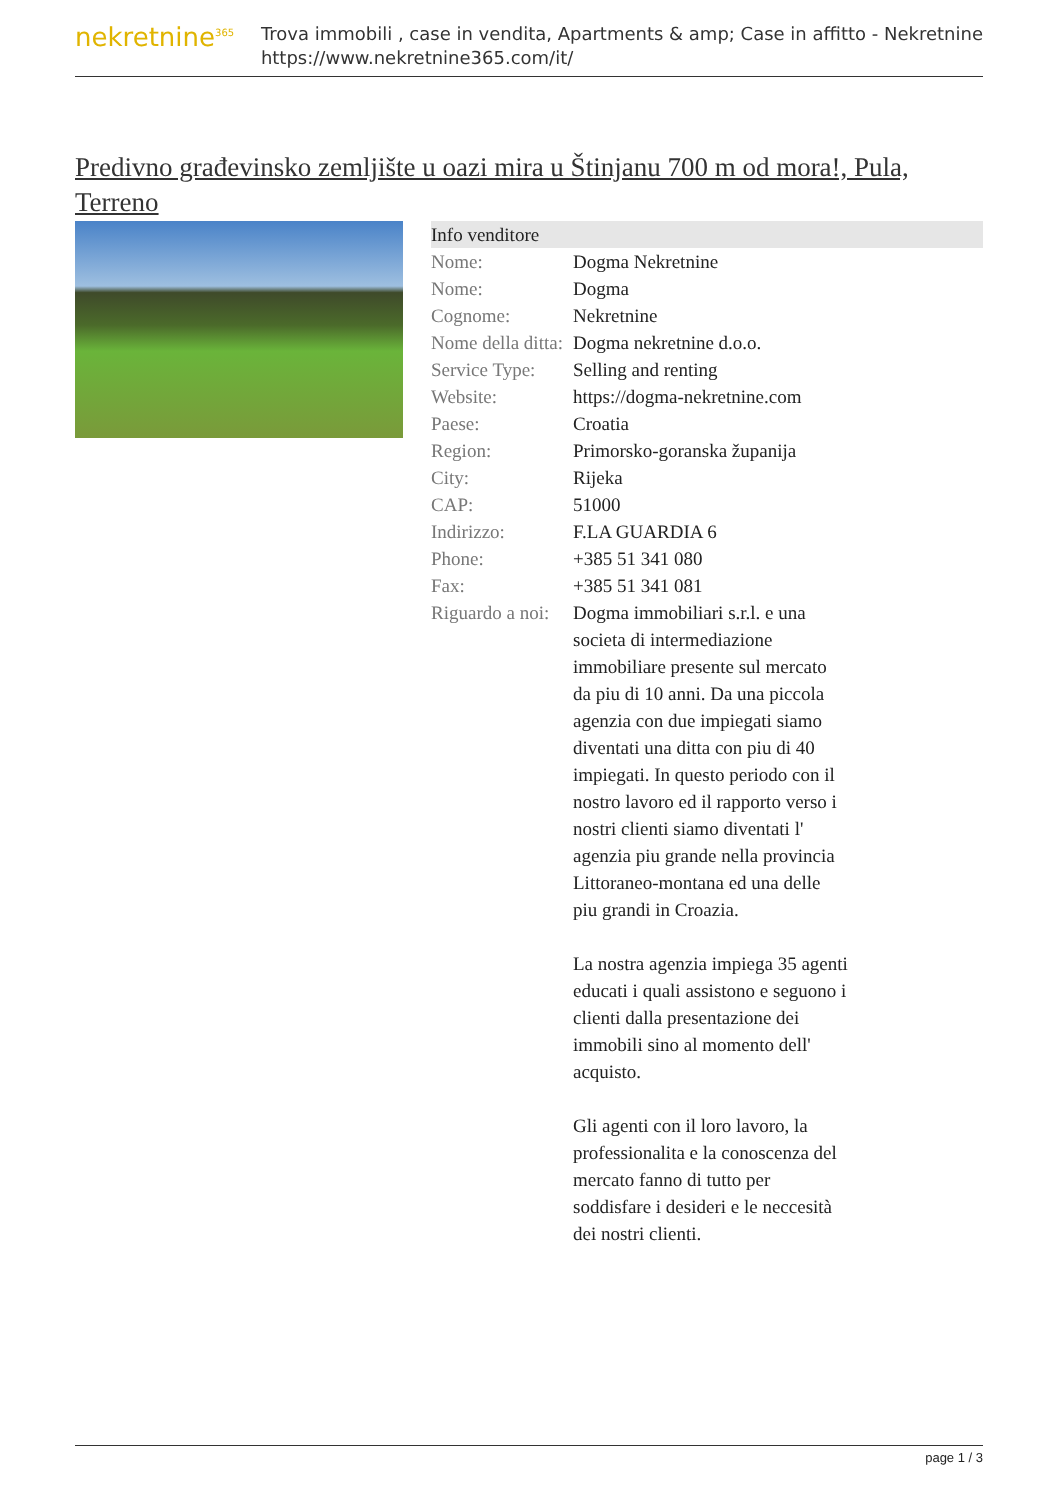nekretnine<sup>365</sup>
Trova immobili , case in vendita, Apartments & amp; Case in affitto - Nekretnine
https://www.nekretnine365.com/it/
Predivno građevinsko zemljište u oazi mira u Štinjanu 700 m od mora!, Pula, Terreno
| Info venditore | | |
| --- | --- | --- |
| Nome: | Dogma Nekretnine | |
| Nome: | Dogma | |
| Cognome: | Nekretnine | |
| Nome della ditta: | Dogma nekretnine d.o.o. | |
| Service Type: | Selling and renting | |
| Website: | https://dogma-nekretnine.com | |
| Paese: | Croatia | |
| Region: | Primorsko-goranska županija | |
| City: | Rijeka | |
| CAP: | 51000 | |
| Indirizzo: | F.LA GUARDIA 6 | |
| Phone: | +385 51 341 080 | |
| Fax: | +385 51 341 081 | |
| Riguardo a noi: | Dogma immobiliari s.r.l. e una societa di intermediazione immobiliare presente sul mercato da piu di 10 anni. Da una piccola agenzia con due impiegati siamo diventati una ditta con piu di 40 impiegati. In questo periodo con il nostro lavoro ed il rapporto verso i nostri clienti siamo diventati l' agenzia piu grande nella provincia Littoraneo-montana ed una delle piu grandi in Croazia. La nostra agenzia impiega 35 agenti educati i quali assistono e seguono i clienti dalla presentazione dei immobili sino al momento dell' acquisto. Gli agenti con il loro lavoro, la professionalita e la conoscenza del mercato fanno di tutto per soddisfare i desideri e le neccesità dei nostri clienti. | |
page 1 / 3